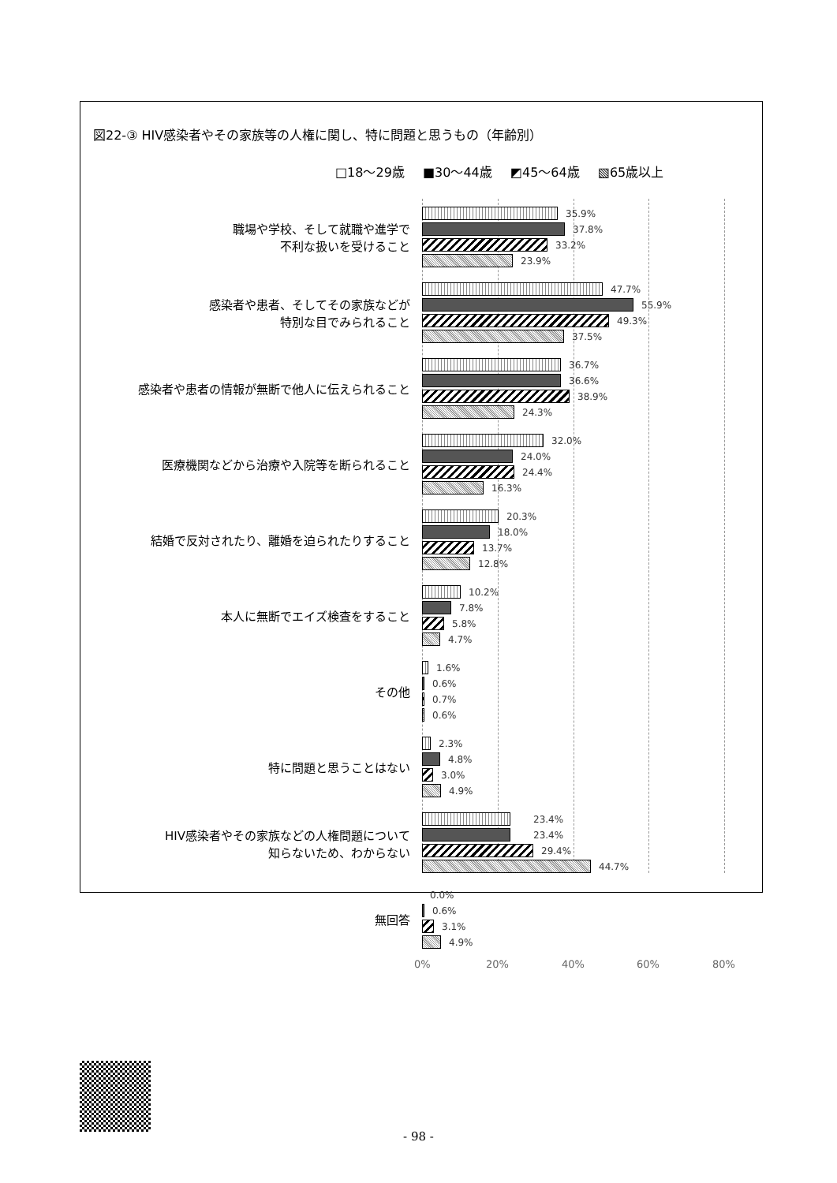図22-③ HIV感染者やその家族等の人権に関し、特に問題と思うもの（年齢別）
□18～29歳 ■30～44歳 ◩45～64歳 ▧65歳以上
職場や学校、そして就職や進学で
不利な扱いを受けること
感染者や患者、そしてその家族などが
特別な目でみられること
感染者や患者の情報が無断で他人に伝えられること
医療機関などから治療や入院等を断られること
結婚で反対されたり、離婚を迫られたりすること
本人に無断でエイズ検査をすること
その他
特に問題と思うことはない
HIV感染者やその家族などの人権問題について
知らないため、わからない
無回答
35.9%
37.8%
33.2%
23.9%
47.7%
55.9%
49.3%
37.5%
36.7%
36.6%
38.9%
24.3%
32.0%
24.0%
24.4%
16.3%
20.3%
18.0%
13.7%
12.8%
10.2%
7.8%
5.8%
4.7%
1.6%
0.6%
0.7%
0.6%
2.3%
4.8%
3.0%
4.9%
23.4%
23.4%
29.4%
44.7%
0.0%
0.6%
3.1%
4.9%
0% 20% 40% 60% 80%
- 98 -